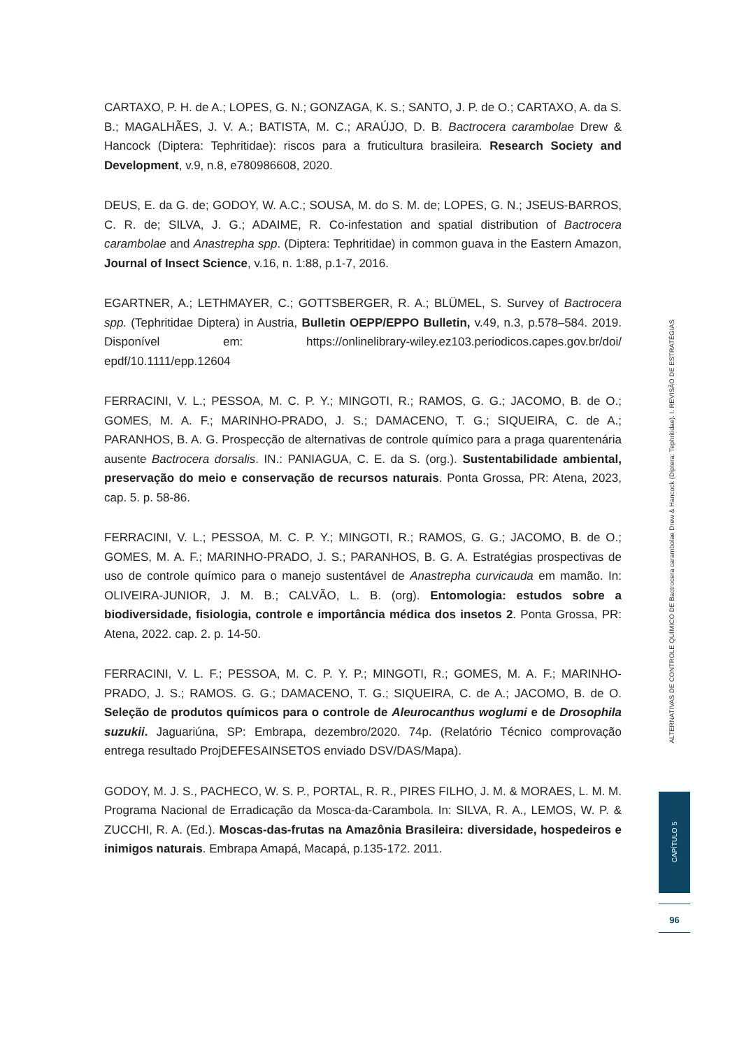CARTAXO, P. H. de A.; LOPES, G. N.; GONZAGA, K. S.; SANTO, J. P. de O.; CARTAXO, A. da S. B.; MAGALHÃES, J. V. A.; BATISTA, M. C.; ARAÚJO, D. B. Bactrocera carambolae Drew & Hancock (Diptera: Tephritidae): riscos para a fruticultura brasileira. Research Society and Development, v.9, n.8, e780986608, 2020.
DEUS, E. da G. de; GODOY, W. A.C.; SOUSA, M. do S. M. de; LOPES, G. N.; JSEUS-BARROS, C. R. de; SILVA, J. G.; ADAIME, R. Co-infestation and spatial distribution of Bactrocera carambolae and Anastrepha spp. (Diptera: Tephritidae) in common guava in the Eastern Amazon, Journal of Insect Science, v.16, n. 1:88, p.1-7, 2016.
EGARTNER, A.; LETHMAYER, C.; GOTTSBERGER, R. A.; BLÜMEL, S. Survey of Bactrocera spp. (Tephritidae Diptera) in Austria, Bulletin OEPP/EPPO Bulletin, v.49, n.3, p.578–584. 2019. Disponível em: https://onlinelibrary-wiley.ez103.periodicos.capes.gov.br/doi/ epdf/10.1111/epp.12604
FERRACINI, V. L.; PESSOA, M. C. P. Y.; MINGOTI, R.; RAMOS, G. G.; JACOMO, B. de O.; GOMES, M. A. F.; MARINHO-PRADO, J. S.; DAMACENO, T. G.; SIQUEIRA, C. de A.; PARANHOS, B. A. G. Prospecção de alternativas de controle químico para a praga quarentenária ausente Bactrocera dorsalis. IN.: PANIAGUA, C. E. da S. (org.). Sustentabilidade ambiental, preservação do meio e conservação de recursos naturais. Ponta Grossa, PR: Atena, 2023, cap. 5. p. 58-86.
FERRACINI, V. L.; PESSOA, M. C. P. Y.; MINGOTI, R.; RAMOS, G. G.; JACOMO, B. de O.; GOMES, M. A. F.; MARINHO-PRADO, J. S.; PARANHOS, B. G. A. Estratégias prospectivas de uso de controle químico para o manejo sustentável de Anastrepha curvicauda em mamão. In: OLIVEIRA-JUNIOR, J. M. B.; CALVÃO, L. B. (org). Entomologia: estudos sobre a biodiversidade, fisiologia, controle e importância médica dos insetos 2. Ponta Grossa, PR: Atena, 2022. cap. 2. p. 14-50.
FERRACINI, V. L. F.; PESSOA, M. C. P. Y. P.; MINGOTI, R.; GOMES, M. A. F.; MARINHO-PRADO, J. S.; RAMOS. G. G.; DAMACENO, T. G.; SIQUEIRA, C. de A.; JACOMO, B. de O. Seleção de produtos químicos para o controle de Aleurocanthus woglumi e de Drosophila suzukii. Jaguariúna, SP: Embrapa, dezembro/2020. 74p. (Relatório Técnico comprovação entrega resultado ProjDEFESAINSETOS enviado DSV/DAS/Mapa).
GODOY, M. J. S., PACHECO, W. S. P., PORTAL, R. R., PIRES FILHO, J. M. & MORAES, L. M. M. Programa Nacional de Erradicação da Mosca-da-Carambola. In: SILVA, R. A., LEMOS, W. P. & ZUCCHI, R. A. (Ed.). Moscas-das-frutas na Amazônia Brasileira: diversidade, hospedeiros e inimigos naturais. Embrapa Amapá, Macapá, p.135-172. 2011.
ALTERNATIVAS DE CONTROLE QUÍMICO DE Bactrocera carambolae Drew & Hancock (Diptera: Tephritidae). I. REVISÃO DE ESTRATÉGIAS
CAPÍTULO 5
96